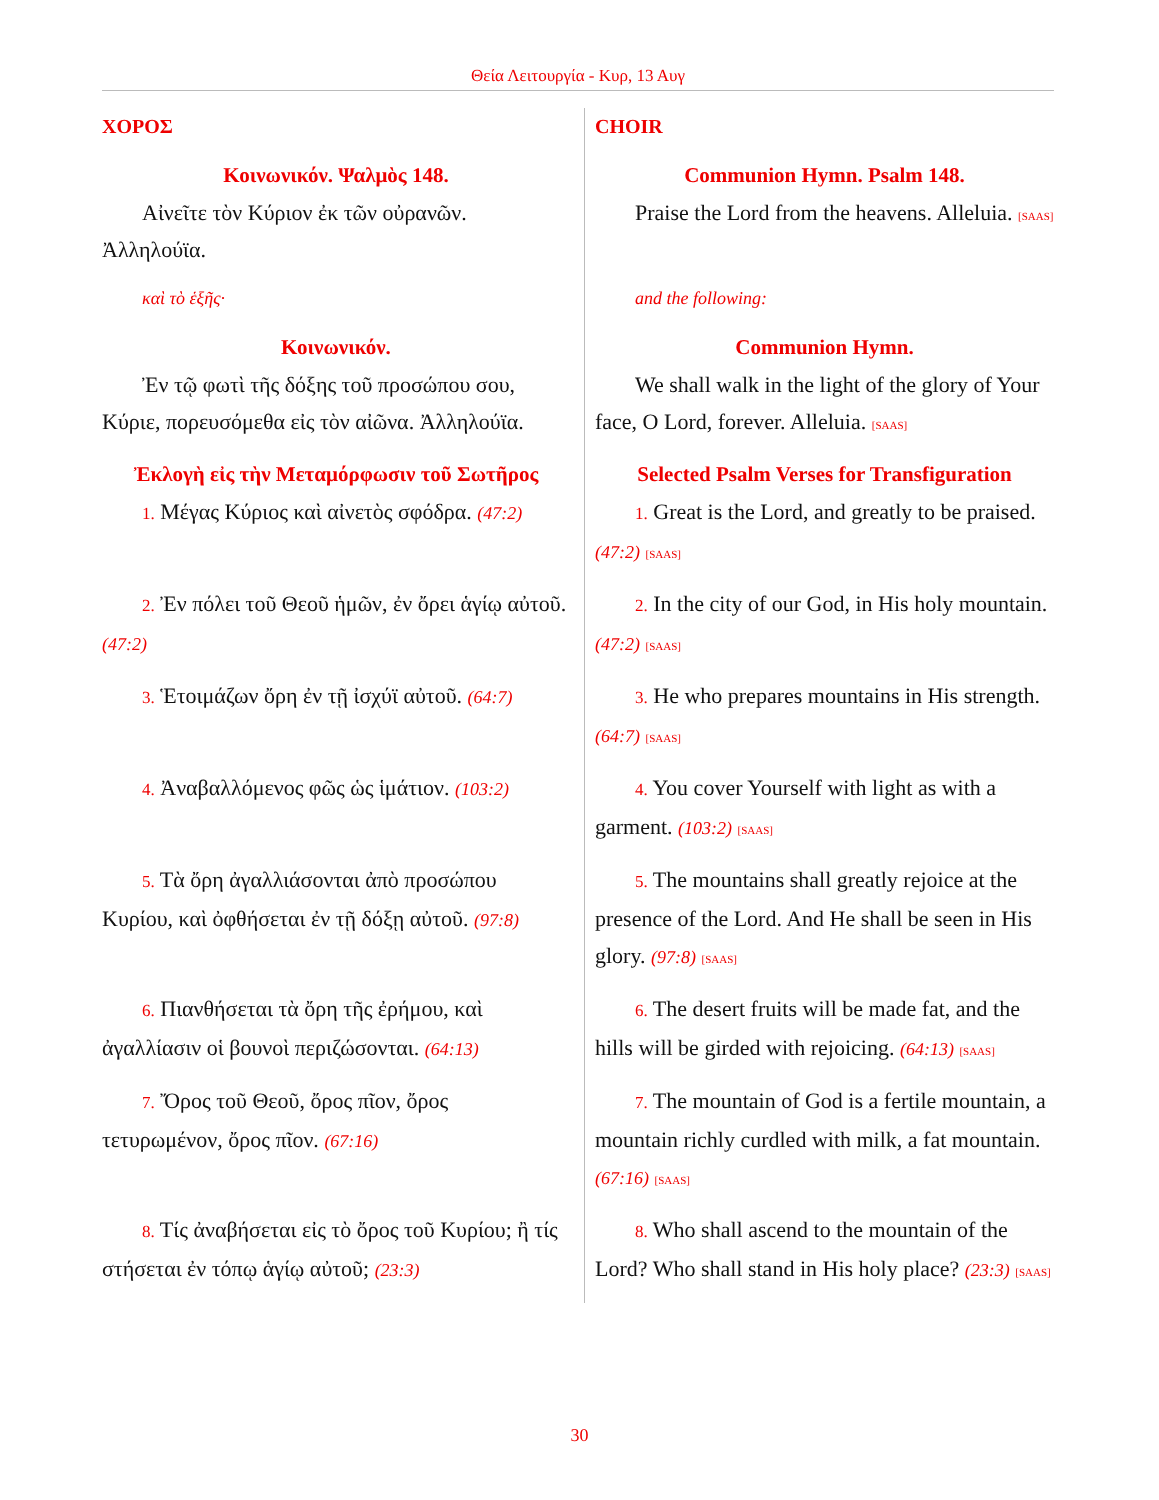Θεία Λειτουργία - Κυρ, 13 Αυγ
| ΧΟΡΟΣ | CHOIR |
| Κοινωνικόν. Ψαλμὸς 148. Αἰνεῖτε τὸν Κύριον ἐκ τῶν οὐρανῶν. Ἀλληλούϊα. | Communion Hymn. Psalm 148. Praise the Lord from the heavens. Alleluia. [SAAS] |
| καὶ τὸ ἑξῆς· | and the following: |
| Κοινωνικόν. Ἐν τῷ φωτὶ τῆς δόξης τοῦ προσώπου σου, Κύριε, πορευσόμεθα εἰς τὸν αἰῶνα. Ἀλληλούϊα. | Communion Hymn. We shall walk in the light of the glory of Your face, O Lord, forever. Alleluia. [SAAS] |
| Ἐκλογὴ εἰς τὴν Μεταμόρφωσιν τοῦ Σωτῆρος 1. Μέγας Κύριος καὶ αἰνετὸς σφόδρα. (47:2) | Selected Psalm Verses for Transfiguration 1. Great is the Lord, and greatly to be praised. (47:2) [SAAS] |
| 2. Ἐν πόλει τοῦ Θεοῦ ἡμῶν, ἐν ὄρει ἁγίῳ αὐτοῦ. (47:2) | 2. In the city of our God, in His holy mountain. (47:2) [SAAS] |
| 3. Ἑτοιμάζων ὄρη ἐν τῇ ἰσχύϊ αὐτοῦ. (64:7) | 3. He who prepares mountains in His strength. (64:7) [SAAS] |
| 4. Ἀναβαλλόμενος φῶς ὡς ἱμάτιον. (103:2) | 4. You cover Yourself with light as with a garment. (103:2) [SAAS] |
| 5. Τὰ ὄρη ἀγαλλιάσονται ἀπὸ προσώπου Κυρίου, καὶ ὀφθήσεται ἐν τῇ δόξῃ αὐτοῦ. (97:8) | 5. The mountains shall greatly rejoice at the presence of the Lord. And He shall be seen in His glory. (97:8) [SAAS] |
| 6. Πιανθήσεται τὰ ὄρη τῆς ἐρήμου, καὶ ἀγαλλίασιν οἱ βουνοὶ περιζώσονται. (64:13) | 6. The desert fruits will be made fat, and the hills will be girded with rejoicing. (64:13) [SAAS] |
| 7. Ὄρος τοῦ Θεοῦ, ὄρος πῖον, ὄρος τετυρωμένον, ὄρος πῖον. (67:16) | 7. The mountain of God is a fertile mountain, a mountain richly curdled with milk, a fat mountain. (67:16) [SAAS] |
| 8. Τίς ἀναβήσεται εἰς τὸ ὄρος τοῦ Κυρίου; ἢ τίς στήσεται ἐν τόπῳ ἁγίῳ αὐτοῦ; (23:3) | 8. Who shall ascend to the mountain of the Lord? Who shall stand in His holy place? (23:3) [SAAS] |
30